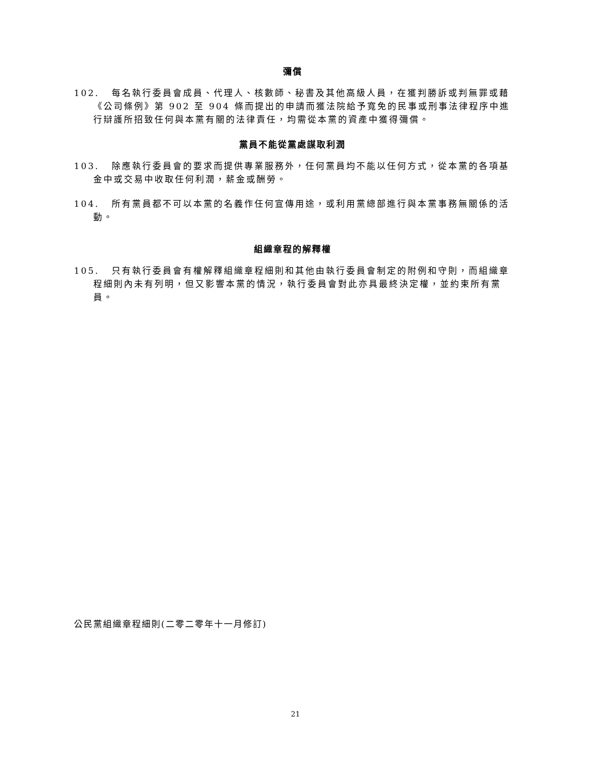彌償
102. 每名執行委員會成員、代理人、核數師、秘書及其他高級人員，在獲判勝訴或判無罪或藉《公司條例》第 902 至 904 條而提出的申請而獲法院給予寬免的民事或刑事法律程序中進行辯護所招致任何與本黨有關的法律責任，均需從本黨的資產中獲得彌償。
黨員不能從黨處謀取利潤
103. 除應執行委員會的要求而提供專業服務外，任何黨員均不能以任何方式，從本黨的各項基金中或交易中收取任何利潤，薪金或酬勞。
104. 所有黨員都不可以本黨的名義作任何宣傳用途，或利用黨總部進行與本黨事務無關係的活動。
組織章程的解釋權
105. 只有執行委員會有權解釋組織章程細則和其他由執行委員會制定的附例和守則，而組織章程細則內未有列明，但又影響本黨的情況，執行委員會對此亦具最終決定權，並約束所有黨員。
公民黨組織章程細則(二零二零年十一月修訂)
21